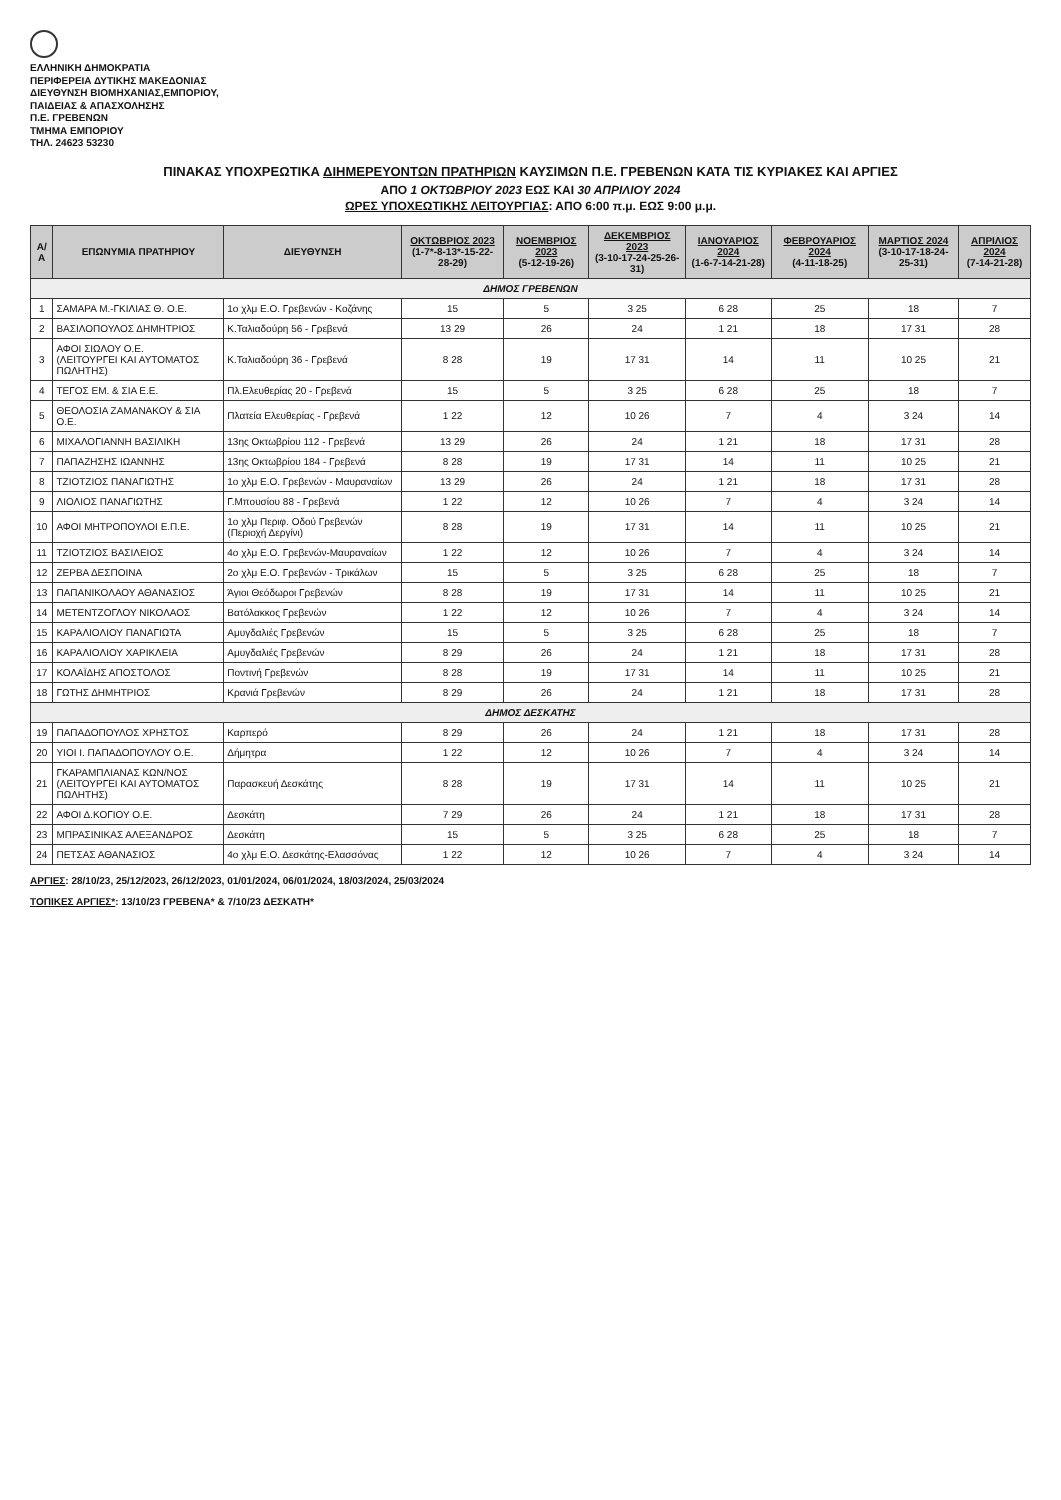ΕΛΛΗΝΙΚΗ ΔΗΜΟΚΡΑΤΙΑ
ΠΕΡΙΦΕΡΕΙΑ ΔΥΤΙΚΗΣ ΜΑΚΕΔΟΝΙΑΣ
ΔΙΕΥΘΥΝΣΗ ΒΙΟΜΗΧΑΝΙΑΣ,ΕΜΠΟΡΙΟΥ,
ΠΑΙΔΕΙΑΣ & ΑΠΑΣΧΟΛΗΣΗΣ
Π.Ε. ΓΡΕΒΕΝΩΝ
ΤΜΗΜΑ ΕΜΠΟΡΙΟΥ
ΤΗΛ. 24623 53230
ΠΙΝΑΚΑΣ ΥΠΟΧΡΕΩΤΙΚΑ ΔΙΗΜΕΡΕΥΟΝΤΩΝ ΠΡΑΤΗΡΙΩΝ ΚΑΥΣΙΜΩΝ Π.Ε. ΓΡΕΒΕΝΩΝ ΚΑΤΑ ΤΙΣ ΚΥΡΙΑΚΕΣ ΚΑΙ ΑΡΓΙΕΣ
ΑΠΟ 1 ΟΚΤΩΒΡΙΟΥ 2023 ΕΩΣ ΚΑΙ 30 ΑΠΡΙΛΙΟΥ 2024
ΩΡΕΣ ΥΠΟΧΕΩΤΙΚΗΣ ΛΕΙΤΟΥΡΓΙΑΣ: ΑΠΟ 6:00 π.μ. ΕΩΣ 9:00 μ.μ.
| Α/Α | ΕΠΩΝΥΜΙΑ ΠΡΑΤΗΡΙΟΥ | ΔΙΕΥΘΥΝΣΗ | ΟΚΤΩΒΡΙΟΣ 2023 (1-7*-8-13*-15-22-28-29) | ΝΟΕΜΒΡΙΟΣ 2023 (5-12-19-26) | ΔΕΚΕΜΒΡΙΟΣ 2023 (3-10-17-24-25-26-31) | ΙΑΝΟΥΑΡΙΟΣ 2024 (1-6-7-14-21-28) | ΦΕΒΡΟΥΑΡΙΟΣ 2024 (4-11-18-25) | ΜΑΡΤΙΟΣ 2024 (3-10-17-18-24-25-31) | ΑΠΡΙΛΙΟΣ 2024 (7-14-21-28) |
| --- | --- | --- | --- | --- | --- | --- | --- | --- | --- |
| ΔΗΜΟΣ ΓΡΕΒΕΝΩΝ | | | | | | | | | |
| 1 | ΣΑΜΑΡΑ Μ.-ΓΚΙΛΙΑΣ Θ. Ο.Ε. | 1ο χλμ Ε.Ο. Γρεβενών - Κοζάνης | 15 | 5 | 3 25 | 6 28 | 25 | 18 | 7 |
| 2 | ΒΑΣΙΛΟΠΟΥΛΟΣ ΔΗΜΗΤΡΙΟΣ | Κ.Ταλιαδούρη 56 - Γρεβενά | 13 29 | 26 | 24 | 1 21 | 18 | 17 31 | 28 |
| 3 | ΑΦΟΙ ΣΙΩΛΟΥ Ο.Ε. (ΛΕΙΤΟΥΡΓΕΙ ΚΑΙ ΑΥΤΟΜΑΤΟΣ ΠΩΛΗΤΗΣ) | Κ.Ταλιαδούρη 36 - Γρεβενά | 8 28 | 19 | 17 31 | 14 | 11 | 10 25 | 21 |
| 4 | ΤΕΓΟΣ ΕΜ. & ΣΙΑ Ε.Ε. | Πλ.Ελευθερίας 20 - Γρεβενά | 15 | 5 | 3 25 | 6 28 | 25 | 18 | 7 |
| 5 | ΘΕΟΛΟΣΙΑ ΖΑΜΑΝΑΚΟΥ & ΣΙΑ Ο.Ε. | Πλατεία Ελευθερίας - Γρεβενά | 1 22 | 12 | 10 26 | 7 | 4 | 3 24 | 14 |
| 6 | ΜΙΧΑΛΟΓΙΑΝΝΗ ΒΑΣΙΛΙΚΗ | 13ης Οκτωβρίου 112 - Γρεβενά | 13 29 | 26 | 24 | 1 21 | 18 | 17 31 | 28 |
| 7 | ΠΑΠΑΖΗΣΗΣ ΙΩΑΝΝΗΣ | 13ης Οκτωβρίου 184 - Γρεβενά | 8 28 | 19 | 17 31 | 14 | 11 | 10 25 | 21 |
| 8 | ΤΖΙΟΤΖΙΟΣ ΠΑΝΑΓΙΩΤΗΣ | 1ο χλμ Ε.Ο. Γρεβενών - Μαυραναίων | 13 29 | 26 | 24 | 1 21 | 18 | 17 31 | 28 |
| 9 | ΛΙΟΛΙΟΣ ΠΑΝΑΓΙΩΤΗΣ | Γ.Μπουσίου 88 - Γρεβενά | 1 22 | 12 | 10 26 | 7 | 4 | 3 24 | 14 |
| 10 | ΑΦΟΙ ΜΗΤΡΟΠΟΥΛΟΙ Ε.Π.Ε. | 1ο χλμ Περιφ. Οδού Γρεβενών (Περιοχή Δεργίνι) | 8 28 | 19 | 17 31 | 14 | 11 | 10 25 | 21 |
| 11 | ΤΖΙΟΤΖΙΟΣ ΒΑΣΙΛΕΙΟΣ | 4ο χλμ Ε.Ο. Γρεβενών-Μαυραναίων | 1 22 | 12 | 10 26 | 7 | 4 | 3 24 | 14 |
| 12 | ΖΕΡΒΑ ΔΕΣΠΟΙΝΑ | 2ο χλμ Ε.Ο. Γρεβενών - Τρικάλων | 15 | 5 | 3 25 | 6 28 | 25 | 18 | 7 |
| 13 | ΠΑΠΑΝΙΚΟΛΑΟΥ ΑΘΑΝΑΣΙΟΣ | Άγιοι Θεόδωροι Γρεβενών | 8 28 | 19 | 17 31 | 14 | 11 | 10 25 | 21 |
| 14 | ΜΕΤΕΝΤΖΟΓΛΟΥ ΝΙΚΟΛΑΟΣ | Βατόλακκος Γρεβενών | 1 22 | 12 | 10 26 | 7 | 4 | 3 24 | 14 |
| 15 | ΚΑΡΑΛΙΟΛΙΟΥ ΠΑΝΑΓΙΩΤΑ | Αμυγδαλιές Γρεβενών | 15 | 5 | 3 25 | 6 28 | 25 | 18 | 7 |
| 16 | ΚΑΡΑΛΙΟΛΙΟΥ ΧΑΡΙΚΛΕΙΑ | Αμυγδαλιές Γρεβενών | 8 29 | 26 | 24 | 1 21 | 18 | 17 31 | 28 |
| 17 | ΚΟΛΑΪΔΗΣ ΑΠΟΣΤΟΛΟΣ | Ποντινή Γρεβενών | 8 28 | 19 | 17 31 | 14 | 11 | 10 25 | 21 |
| 18 | ΓΩΤΗΣ ΔΗΜΗΤΡΙΟΣ | Κρανιά Γρεβενών | 8 29 | 26 | 24 | 1 21 | 18 | 17 31 | 28 |
| ΔΗΜΟΣ ΔΕΣΚΑΤΗΣ | | | | | | | | | |
| 19 | ΠΑΠΑΔΟΠΟΥΛΟΣ ΧΡΗΣΤΟΣ | Καρπερό | 8 29 | 26 | 24 | 1 21 | 18 | 17 31 | 28 |
| 20 | ΥΙΟΙ Ι. ΠΑΠΑΔΟΠΟΥΛΟΥ Ο.Ε. | Δήμητρα | 1 22 | 12 | 10 26 | 7 | 4 | 3 24 | 14 |
| 21 | ΓΚΑΡΑΜΠΛΙΑΝΑΣ ΚΩΝ/ΝΟΣ (ΛΕΙΤΟΥΡΓΕΙ ΚΑΙ ΑΥΤΟΜΑΤΟΣ ΠΩΛΗΤΗΣ) | Παρασκευή Δεσκάτης | 8 28 | 19 | 17 31 | 14 | 11 | 10 25 | 21 |
| 22 | ΑΦΟΙ Δ.ΚΟΓΙΟΥ Ο.Ε. | Δεσκάτη | 7 29 | 26 | 24 | 1 21 | 18 | 17 31 | 28 |
| 23 | ΜΠΡΑΣΙΝΙΚΑΣ ΑΛΕΞΑΝΔΡΟΣ | Δεσκάτη | 15 | 5 | 3 25 | 6 28 | 25 | 18 | 7 |
| 24 | ΠΕΤΣΑΣ ΑΘΑΝΑΣΙΟΣ | 4ο χλμ Ε.Ο. Δεσκάτης-Ελασσόνας | 1 22 | 12 | 10 26 | 7 | 4 | 3 24 | 14 |
ΑΡΓΙΕΣ: 28/10/23, 25/12/2023, 26/12/2023, 01/01/2024, 06/01/2024, 18/03/2024, 25/03/2024
ΤΟΠΙΚΕΣ ΑΡΓΙΕΣ*: 13/10/23 ΓΡΕΒΕΝΑ* & 7/10/23 ΔΕΣΚΑΤΗ*